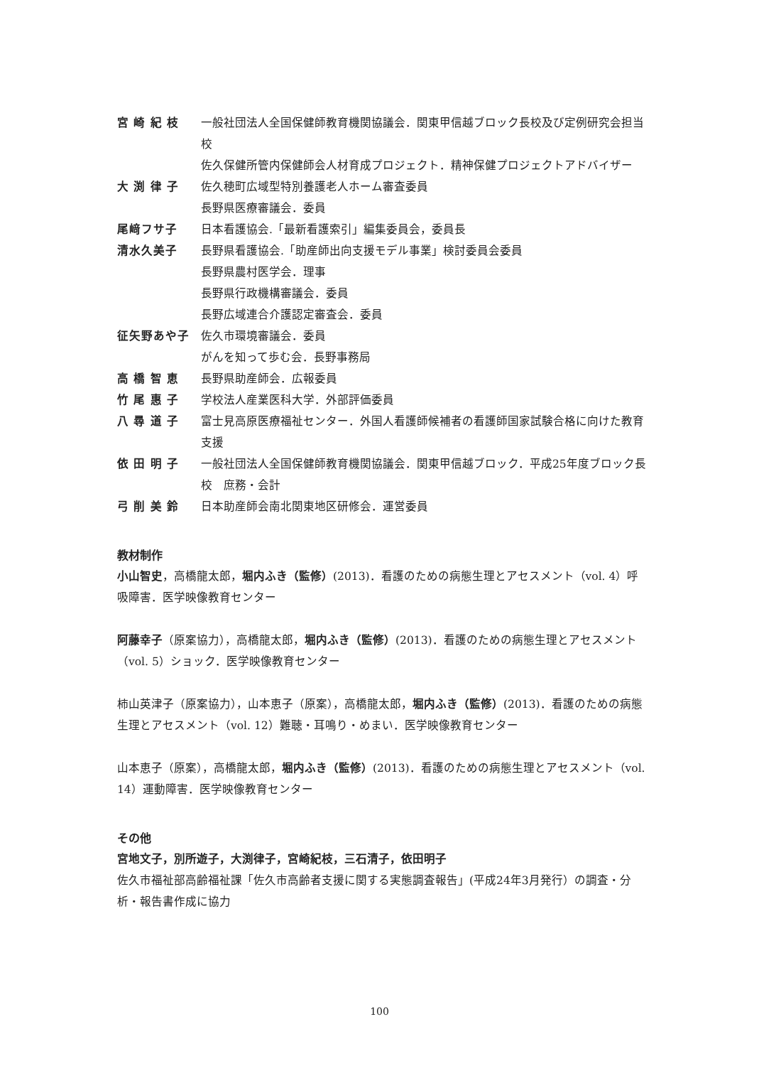宮 崎 紀 枝 一般社団法人全国保健師教育機関協議会．関東甲信越ブロック長校及び定例研究会担当校
佐久保健所管内保健師会人材育成プロジェクト．精神保健プロジェクトアドバイザー
大 渕 律 子 佐久穂町広域型特別養護老人ホーム審査委員
長野県医療審議会．委員
尾﨑フサ子 日本看護協会.「最新看護索引」編集委員会，委員長
清水久美子 長野県看護協会.「助産師出向支援モデル事業」検討委員会委員
長野県農村医学会．理事
長野県行政機構審議会．委員
長野広域連合介護認定審査会．委員
征矢野あや子 佐久市環境審議会．委員
がんを知って歩む会．長野事務局
高 橋 智 恵 長野県助産師会．広報委員
竹 尾 惠 子 学校法人産業医科大学．外部評価委員
八 尋 道 子 富士見高原医療福祉センター．外国人看護師候補者の看護師国家試験合格に向けた教育支援
依 田 明 子 一般社団法人全国保健師教育機関協議会．関東甲信越ブロック．平成25年度ブロック長校　庶務・会計
弓 削 美 鈴 日本助産師会南北関東地区研修会．運営委員
教材制作
小山智史，高橋龍太郎，堀内ふき（監修）(2013)．看護のための病態生理とアセスメント（vol. 4）呼吸障害．医学映像教育センター
阿藤幸子（原案協力），高橋龍太郎，堀内ふき（監修）(2013)．看護のための病態生理とアセスメント（vol. 5）ショック．医学映像教育センター
柿山英津子（原案協力），山本恵子（原案），高橋龍太郎，堀内ふき（監修）(2013)．看護のための病態生理とアセスメント（vol. 12）難聴・耳鳴り・めまい．医学映像教育センター
山本恵子（原案），高橋龍太郎，堀内ふき（監修）(2013)．看護のための病態生理とアセスメント（vol. 14）運動障害．医学映像教育センター
その他
宮地文子，別所遊子，大渕律子，宮崎紀枝，三石清子，依田明子
佐久市福祉部高齢福祉課「佐久市高齢者支援に関する実態調査報告」(平成24年3月発行）の調査・分析・報告書作成に協力
100